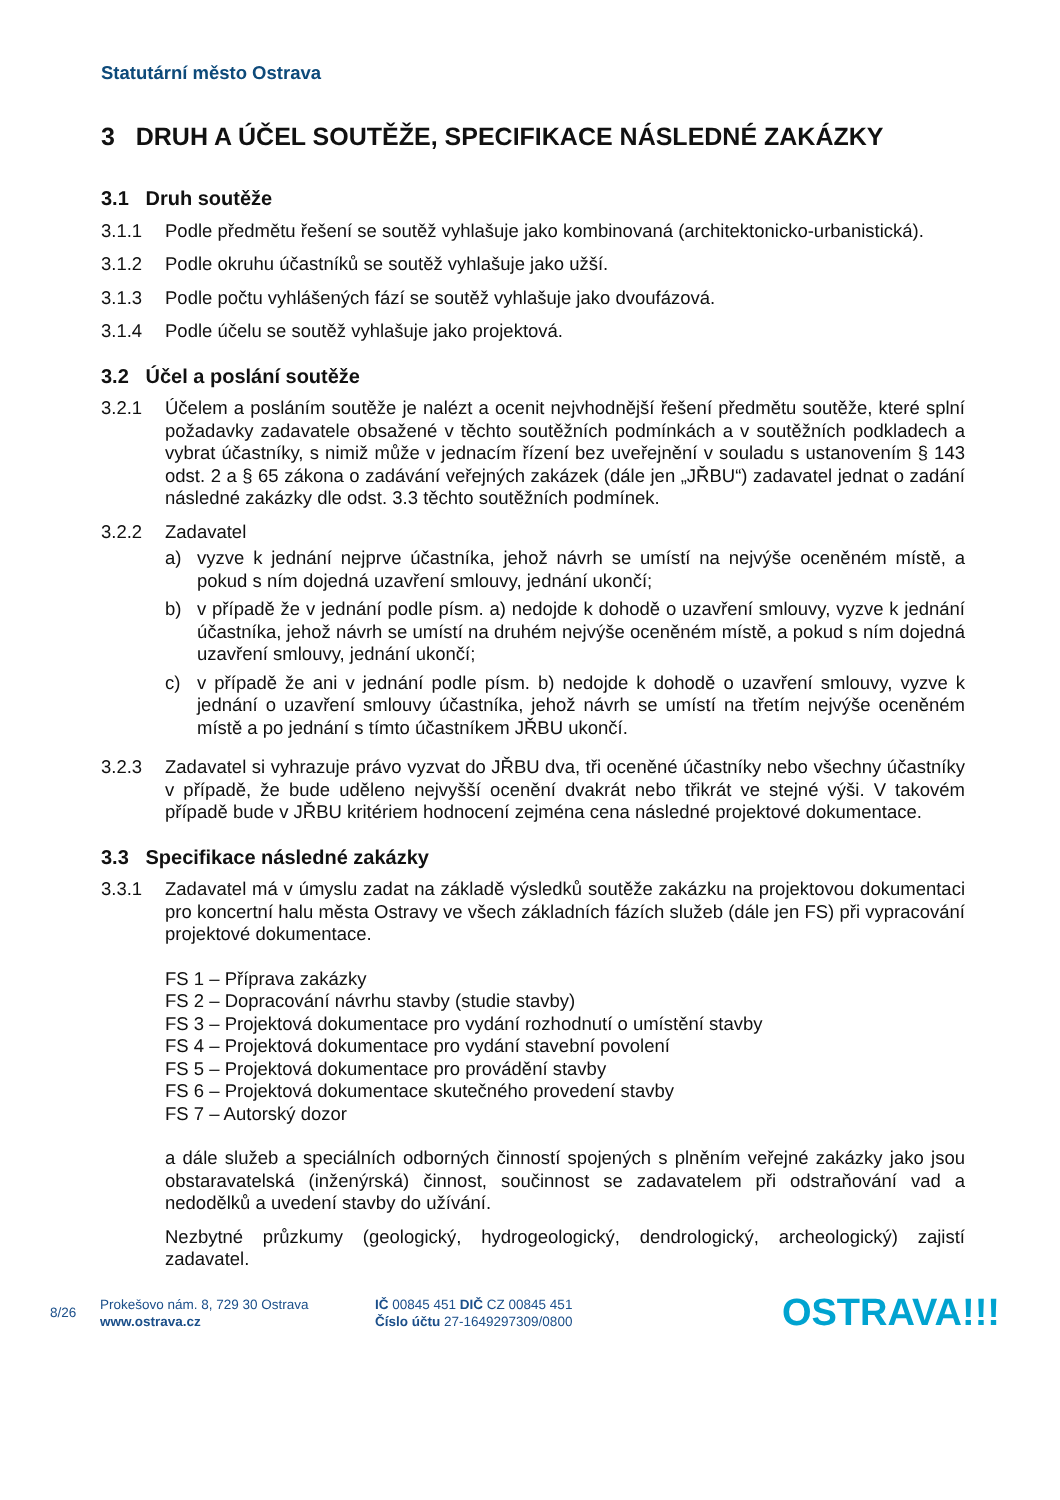Statutární město Ostrava
3 DRUH A ÚČEL SOUTĚŽE, SPECIFIKACE NÁSLEDNÉ ZAKÁZKY
3.1 Druh soutěže
3.1.1 Podle předmětu řešení se soutěž vyhlašuje jako kombinovaná (architektonicko-urbanistická).
3.1.2 Podle okruhu účastníků se soutěž vyhlašuje jako užší.
3.1.3 Podle počtu vyhlášených fází se soutěž vyhlašuje jako dvoufázová.
3.1.4 Podle účelu se soutěž vyhlašuje jako projektová.
3.2 Účel a poslání soutěže
3.2.1 Účelem a posláním soutěže je nalézt a ocenit nejvhodnější řešení předmětu soutěže, které splní požadavky zadavatele obsažené v těchto soutěžních podmínkách a v soutěžních podkladech a vybrat účastníky, s nimiž může v jednacím řízení bez uveřejnění v souladu s ustanovením § 143 odst. 2 a § 65 zákona o zadávání veřejných zakázek (dále jen „JŘBU“) zadavatel jednat o zadání následné zakázky dle odst. 3.3 těchto soutěžních podmínek.
3.2.2 Zadavatel
a) vyzve k jednání nejprve účastníka, jehož návrh se umístí na nejvýše oceněném místě, a pokud s ním dojedná uzavření smlouvy, jednání ukončí;
b) v případě že v jednání podle písm. a) nedojde k dohodě o uzavření smlouvy, vyzve k jednání účastníka, jehož návrh se umístí na druhém nejvýše oceněném místě, a pokud s ním dojedná uzavření smlouvy, jednání ukončí;
c) v případě že ani v jednání podle písm. b) nedojde k dohodě o uzavření smlouvy, vyzve k jednání o uzavření smlouvy účastníka, jehož návrh se umístí na třetím nejvýše oceněném místě a po jednání s tímto účastníkem JŘBU ukončí.
3.2.3 Zadavatel si vyhrazuje právo vyzvat do JŘBU dva, tři oceněné účastníky nebo všechny účastníky v případě, že bude uděleno nejvyšší ocenění dvakrát nebo třikrát ve stejné výši. V takovém případě bude v JŘBU kritériem hodnocení zejména cena následné projektové dokumentace.
3.3 Specifikace následné zakázky
3.3.1 Zadavatel má v úmyslu zadat na základě výsledků soutěže zakázku na projektovou dokumentaci pro koncertní halu města Ostravy ve všech základních fázích služeb (dále jen FS) při vypracování projektové dokumentace.
FS 1 – Příprava zakázky
FS 2 – Dopracování návrhu stavby (studie stavby)
FS 3 – Projektová dokumentace pro vydání rozhodnutí o umístění stavby
FS 4 – Projektová dokumentace pro vydání stavební povolení
FS 5 – Projektová dokumentace pro provádění stavby
FS 6 – Projektová dokumentace skutečného provedení stavby
FS 7 – Autorský dozor
a dále služeb a speciálních odborných činností spojených s plněním veřejné zakázky jako jsou obstaravatelská (inženýrská) činnost, součinnost se zadavatelem při odstraňování vad a nedodělků a uvedení stavby do užívání.
Nezbytné průzkumy (geologický, hydrogeologický, dendrologický, archeologický) zajistí zadavatel.
8/26
Prokešovo nám. 8, 729 30 Ostrava
www.ostrava.cz
IČ 00845 451 DIČ CZ 00845 451
Číslo účtu 27-1649297309/0800
OSTRAVA!!!